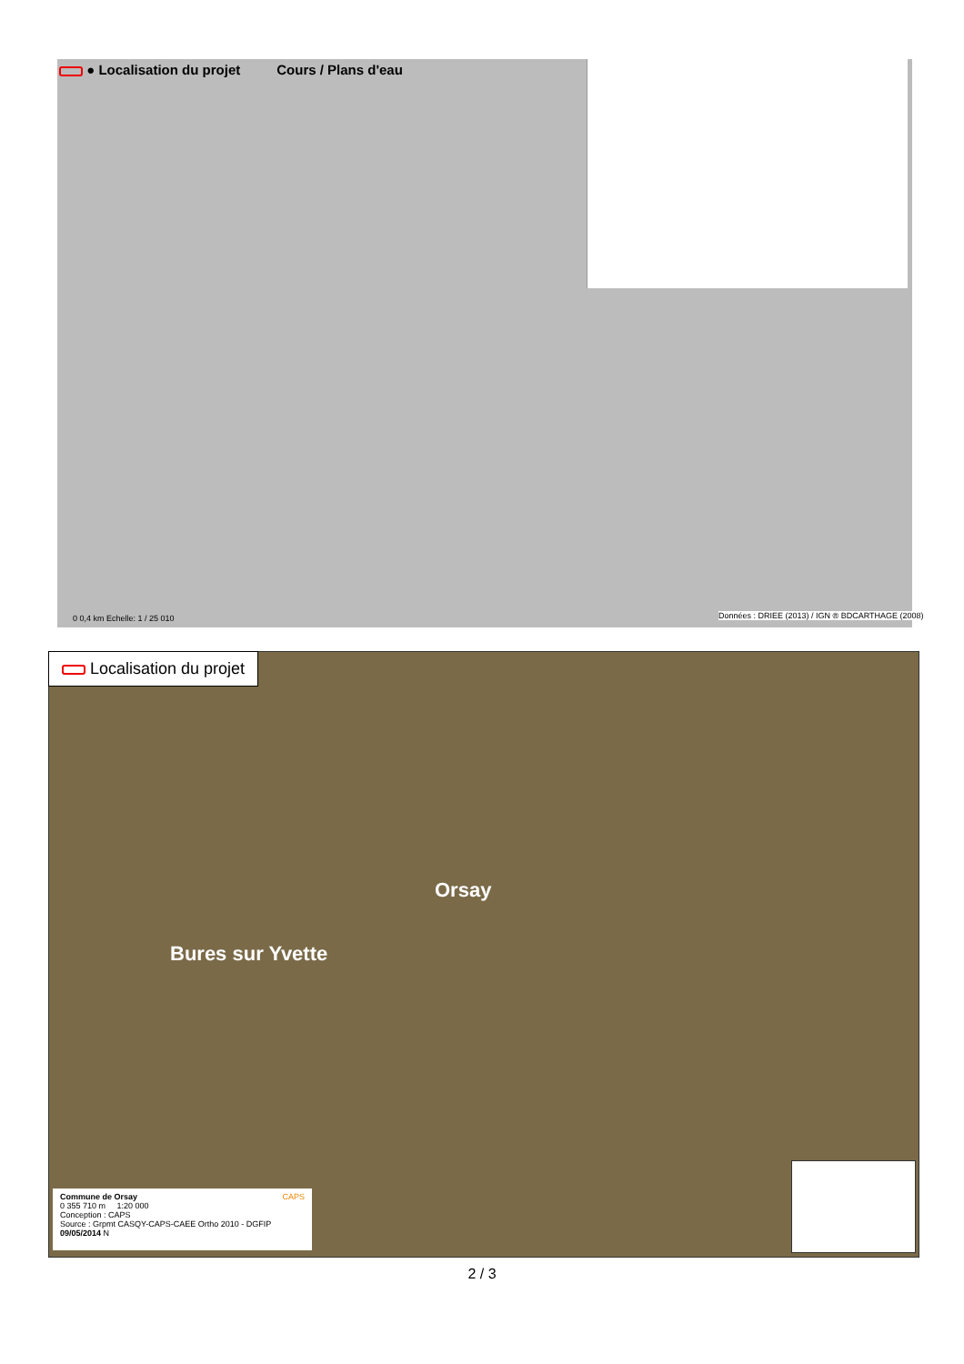● Localisation du projet Cours / Plans d'eau
0 0,4 km Echelle: 1 / 25 010
Données : DRIEE (2013) / IGN ® BDCARTHAGE (2008)
Localisation du projet
Orsay
Bures sur Yvette
Commune de Orsay CAPS
0 355 710 m 1:20 000
Conception : CAPS
Source : Grpmt CASQY-CAPS-CAEE Ortho 2010 - DGFIP 09/05/2014 N
2 / 3